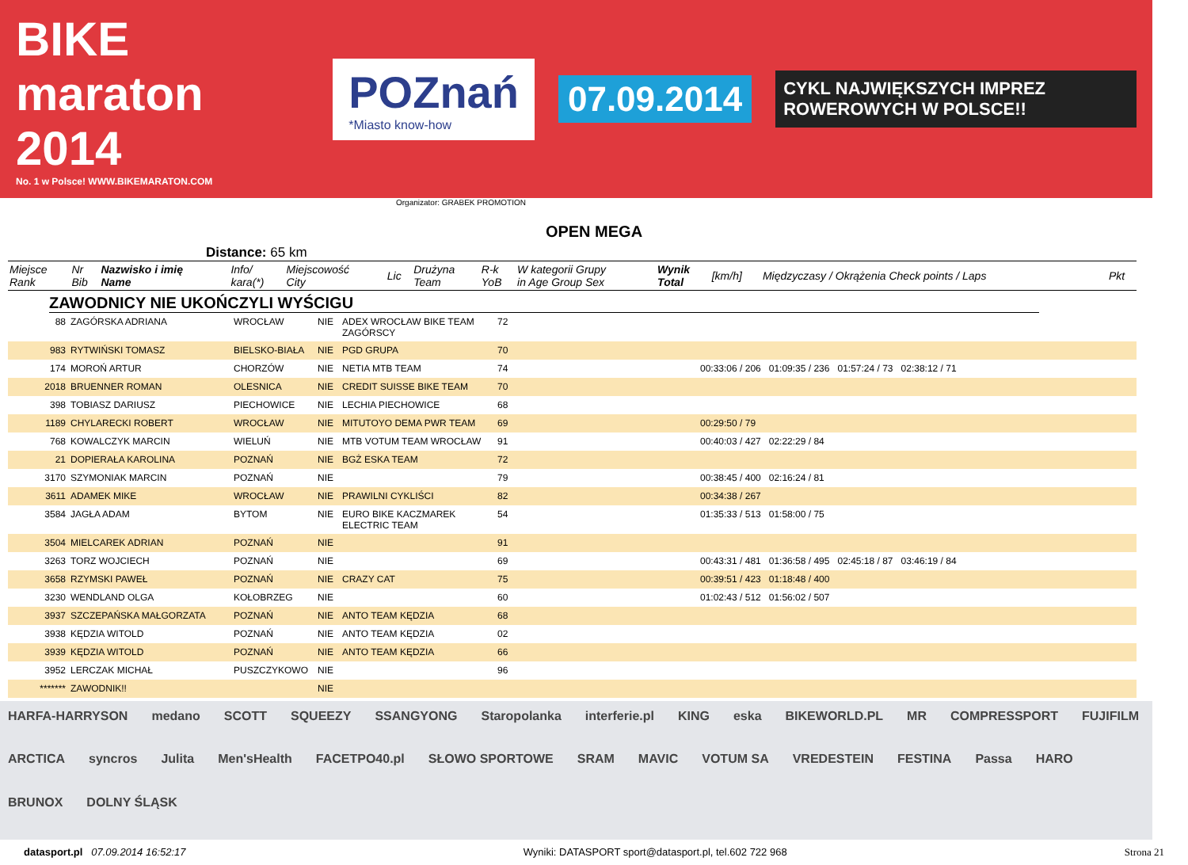BIKE maraton 2014
No. 1 w Polsce! WWW.BIKEMARATON.COM
POZnań
*Miasto know-how
07.09.2014
CYKL NAJWIĘKSZYCH IMPREZ ROWEROWYCH W POLSCE!!
Organizator: GRABEK PROMOTION
OPEN MEGA
Distance: 65 km
| Miejsce Rank | Nr Bib | Nazwisko i imię Name | Info/ kara(*) | Miejscowość City | Lic | Drużyna Team | R-k YoB | W kategorii Grupy in Age Group Sex | Wynik Total | [km/h] | Międzyczasy / Okrążenia Check points / Laps | Pkt |
| --- | --- | --- | --- | --- | --- | --- | --- | --- | --- | --- | --- | --- |
ZAWODNICY NIE UKOŃCZYLI WYŚCIGU
| 88 | ZAGÓRSKA ADRIANA | WROCŁAW | NIE | ADEX WROCŁAW BIKE TEAM ZAGÓRSCY | 72 | |
| 983 | RYTWIŃSKI TOMASZ | BIELSKO-BIAŁA | NIE | PGD GRUPA | 70 | |
| 174 | MOROŃ ARTUR | CHORZÓW | NIE | NETIA MTB TEAM | 74 | 00:33:06 / 206 01:09:35 / 236 01:57:24 / 73 02:38:12 / 71 |
| 2018 | BRUENNER ROMAN | OLESNICA | NIE | CREDIT SUISSE BIKE TEAM | 70 | |
| 398 | TOBIASZ DARIUSZ | PIECHOWICE | NIE | LECHIA PIECHOWICE | 68 | |
| 1189 | CHYLARECKI ROBERT | WROCŁAW | NIE | MITUTOYO DEMA PWR TEAM | 69 | 00:29:50 / 79 |
| 768 | KOWALCZYK MARCIN | WIELUŃ | NIE | MTB VOTUM TEAM WROCŁAW | 91 | 00:40:03 / 427 02:22:29 / 84 |
| 21 | DOPIERAŁA KAROLINA | POZNAŃ | NIE | BGŻ ESKA TEAM | 72 | |
| 3170 | SZYMONIAK MARCIN | POZNAŃ | NIE | | 79 | 00:38:45 / 400 02:16:24 / 81 |
| 3611 | ADAMEK MIKE | WROCŁAW | NIE | PRAWILNI CYKLIŚCI | 82 | 00:34:38 / 267 |
| 3584 | JAGŁA ADAM | BYTOM | NIE | EURO BIKE KACZMAREK ELECTRIC TEAM | 54 | 01:35:33 / 513 01:58:00 / 75 |
| 3504 | MIELCAREK ADRIAN | POZNAŃ | NIE | | 91 | |
| 3263 | TORZ WOJCIECH | POZNAŃ | NIE | | 69 | 00:43:31 / 481 01:36:58 / 495 02:45:18 / 87 03:46:19 / 84 |
| 3658 | RZYMSKI PAWEŁ | POZNAŃ | NIE | CRAZY CAT | 75 | 00:39:51 / 423 01:18:48 / 400 |
| 3230 | WENDLAND OLGA | KOŁOBRZEG | NIE | | 60 | 01:02:43 / 512 01:56:02 / 507 |
| 3937 | SZCZEPAŃSKA MAŁGORZATA | POZNAŃ | NIE | ANTO TEAM KĘDZIA | 68 | |
| 3938 | KĘDZIA WITOLD | POZNAŃ | NIE | ANTO TEAM KĘDZIA | 02 | |
| 3939 | KĘDZIA WITOLD | POZNAŃ | NIE | ANTO TEAM KĘDZIA | 66 | |
| 3952 | LERCZAK MICHAŁ | PUSZCZYKOWO | NIE | | 96 | |
| ******* | ZAWODNIK!! | | NIE | | | |
HARFA-HARRYSON medano SCOTT SQUEEZY SSANGYONG Staropolanka interferie.pl KING eska BIKEWORLD.PL MR COMPRESSPORT FUJIFILM ARCTICA syncros Julita Men'sHealth FACETPO40.pl SŁOWO SPORTOWE SRAM MAVIC VOTUM SA VREDESTEIN FESTINA Passa HARO BRUNOX DOLNY ŚLĄSK
datasport.pl 07.09.2014 16:52:17 Wyniki: DATASPORT sport@datasport.pl, tel.602 722 968 Strona 21